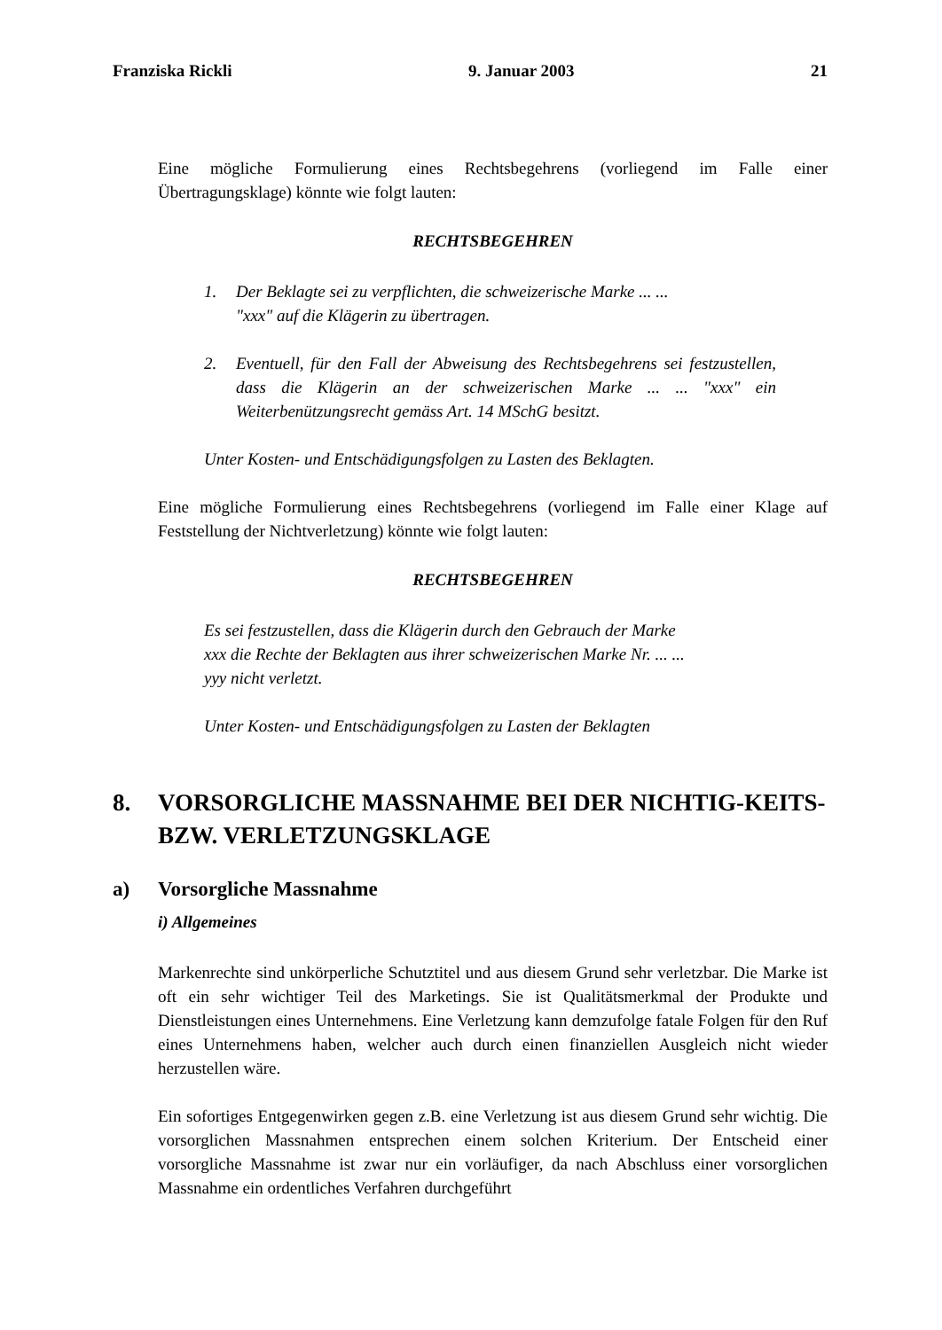Franziska Rickli 9. Januar 2003 21
Eine mögliche Formulierung eines Rechtsbegehrens (vorliegend im Falle einer Übertragungsklage) könnte wie folgt lauten:
RECHTSBEGEHREN
1. Der Beklagte sei zu verpflichten, die schweizerische Marke ... ...
"xxx" auf die Klägerin zu übertragen.
2. Eventuell, für den Fall der Abweisung des Rechtsbegehrens sei festzustellen, dass die Klägerin an der schweizerischen Marke ... ... "xxx" ein Weiterbenützungsrecht gemäss Art. 14 MSchG besitzt.
Unter Kosten- und Entschädigungsfolgen zu Lasten des Beklagten.
Eine mögliche Formulierung eines Rechtsbegehrens (vorliegend im Falle einer Klage auf Feststellung der Nichtverletzung) könnte wie folgt lauten:
RECHTSBEGEHREN
Es sei festzustellen, dass die Klägerin durch den Gebrauch der Marke
xxx die Rechte der Beklagten aus ihrer schweizerischen Marke Nr. ... ...
yyy nicht verletzt.
Unter Kosten- und Entschädigungsfolgen zu Lasten der Beklagten
8. VORSORGLICHE MASSNAHME BEI DER NICHTIG-KEITS- BZW. VERLETZUNGSKLAGE
a) Vorsorgliche Massnahme
i) Allgemeines
Markenrechte sind unkörperliche Schutztitel und aus diesem Grund sehr verletzbar. Die Marke ist oft ein sehr wichtiger Teil des Marketings. Sie ist Qualitätsmerkmal der Produkte und Dienstleistungen eines Unternehmens. Eine Verletzung kann demzufolge fatale Folgen für den Ruf eines Unternehmens haben, welcher auch durch einen finanziellen Ausgleich nicht wieder herzustellen wäre.
Ein sofortiges Entgegenwirken gegen z.B. eine Verletzung ist aus diesem Grund sehr wichtig. Die vorsorglichen Massnahmen entsprechen einem solchen Kriterium. Der Entscheid einer vorsorgliche Massnahme ist zwar nur ein vorläufiger, da nach Abschluss einer vorsorglichen Massnahme ein ordentliches Verfahren durchgeführt